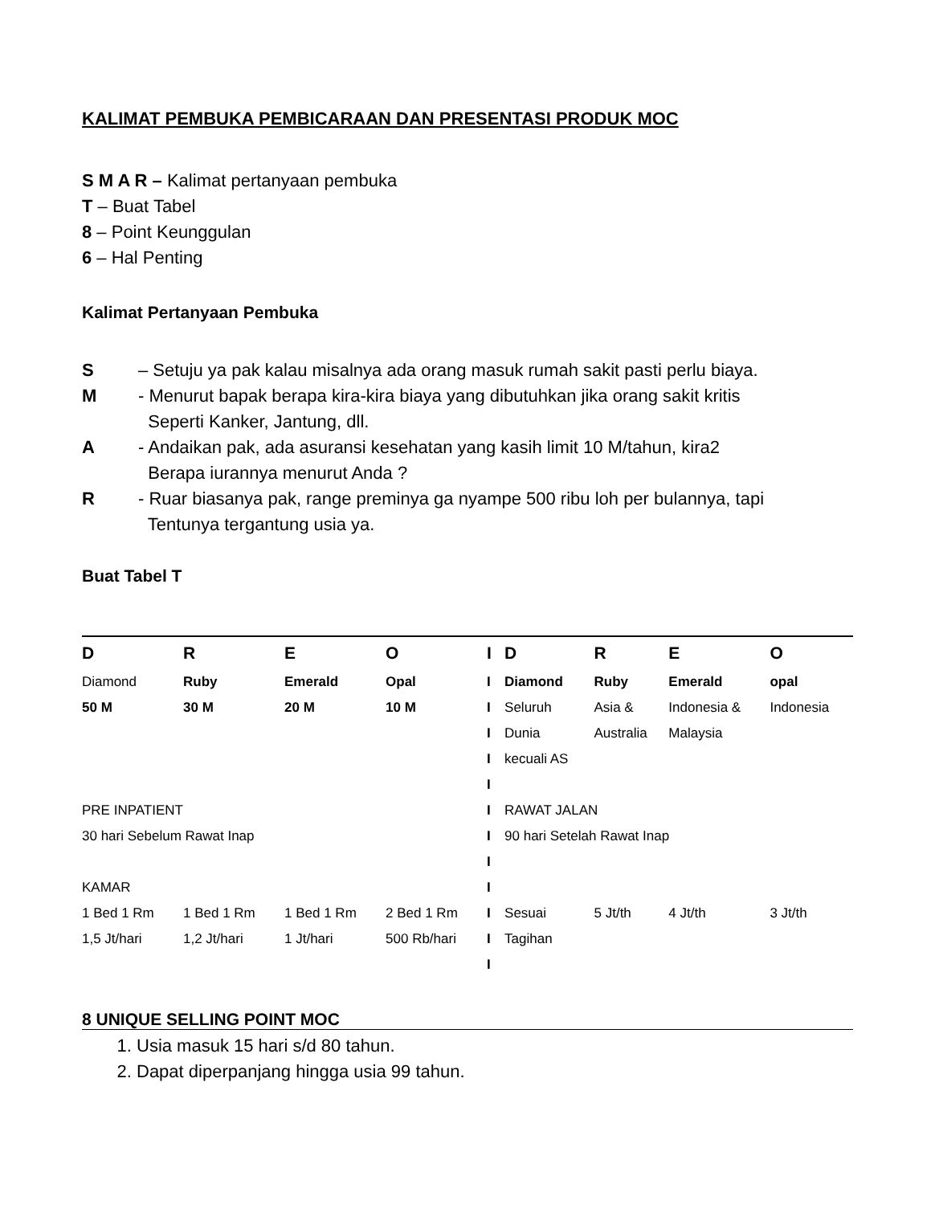KALIMAT PEMBUKA PEMBICARAAN DAN PRESENTASI PRODUK MOC
S M A R – Kalimat pertanyaan pembuka
T – Buat Tabel
8 – Point Keunggulan
6 – Hal Penting
Kalimat Pertanyaan Pembuka
S – Setuju ya pak kalau misalnya ada orang masuk rumah sakit pasti perlu biaya.
M - Menurut bapak berapa kira-kira biaya yang dibutuhkan jika orang sakit kritis
Seperti Kanker, Jantung, dll.
A - Andaikan pak, ada asuransi kesehatan yang kasih limit 10 M/tahun, kira2
Berapa iurannya menurut Anda ?
R - Ruar biasanya pak, range preminya ga nyampe 500 ribu loh per bulannya, tapi
Tentunya tergantung usia ya.
Buat Tabel T
| D | R | E | O | I | D | R | E | O |
| Diamond | Ruby | Emerald | Opal | I | Diamond | Ruby | Emerald | opal |
| 50 M | 30 M | 20 M | 10 M | I | Seluruh | Asia & | Indonesia & | Indonesia |
| | | | | I | Dunia | Australia | Malaysia | |
| | | | | I | kecuali AS | | | |
| | | | | I | | | | |
| PRE INPATIENT | | | | I | RAWAT JALAN | | | |
| 30 hari Sebelum Rawat Inap | | | | I | 90 hari Setelah Rawat Inap | | | |
| | | | | I | | | | |
| KAMAR | | | | I | | | | |
| 1 Bed 1 Rm | 1 Bed 1 Rm | 1 Bed 1 Rm | 2 Bed 1 Rm | I | Sesuai | 5 Jt/th | 4 Jt/th | 3 Jt/th |
| 1,5 Jt/hari | 1,2 Jt/hari | 1 Jt/hari | 500 Rb/hari | I | Tagihan | | | |
| | | | | I | | | | |
8 UNIQUE SELLING POINT MOC
1. Usia masuk 15 hari s/d 80 tahun.
2. Dapat diperpanjang hingga usia 99 tahun.